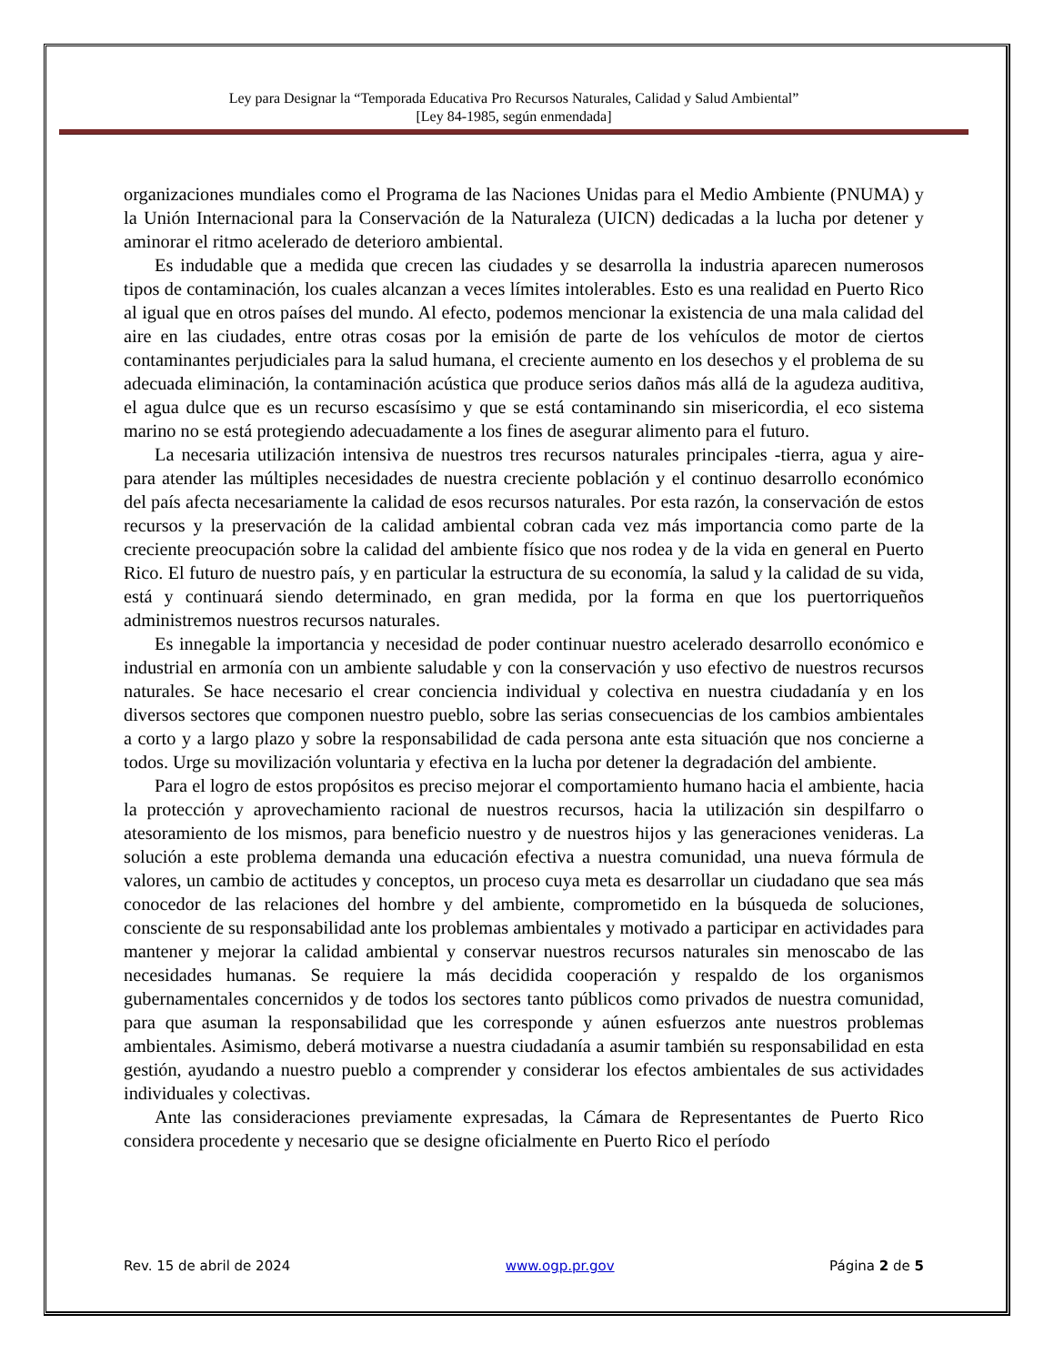Ley para Designar la “Temporada Educativa Pro Recursos Naturales, Calidad y Salud Ambiental”
[Ley 84-1985, según enmendada]
organizaciones mundiales como el Programa de las Naciones Unidas para el Medio Ambiente (PNUMA) y la Unión Internacional para la Conservación de la Naturaleza (UICN) dedicadas a la lucha por detener y aminorar el ritmo acelerado de deterioro ambiental.
Es indudable que a medida que crecen las ciudades y se desarrolla la industria aparecen numerosos tipos de contaminación, los cuales alcanzan a veces límites intolerables. Esto es una realidad en Puerto Rico al igual que en otros países del mundo. Al efecto, podemos mencionar la existencia de una mala calidad del aire en las ciudades, entre otras cosas por la emisión de parte de los vehículos de motor de ciertos contaminantes perjudiciales para la salud humana, el creciente aumento en los desechos y el problema de su adecuada eliminación, la contaminación acústica que produce serios daños más allá de la agudeza auditiva, el agua dulce que es un recurso escasísimo y que se está contaminando sin misericordia, el eco sistema marino no se está protegiendo adecuadamente a los fines de asegurar alimento para el futuro.
La necesaria utilización intensiva de nuestros tres recursos naturales principales -tierra, agua y aire- para atender las múltiples necesidades de nuestra creciente población y el continuo desarrollo económico del país afecta necesariamente la calidad de esos recursos naturales. Por esta razón, la conservación de estos recursos y la preservación de la calidad ambiental cobran cada vez más importancia como parte de la creciente preocupación sobre la calidad del ambiente físico que nos rodea y de la vida en general en Puerto Rico. El futuro de nuestro país, y en particular la estructura de su economía, la salud y la calidad de su vida, está y continuará siendo determinado, en gran medida, por la forma en que los puertorriqueños administremos nuestros recursos naturales.
Es innegable la importancia y necesidad de poder continuar nuestro acelerado desarrollo económico e industrial en armonía con un ambiente saludable y con la conservación y uso efectivo de nuestros recursos naturales. Se hace necesario el crear conciencia individual y colectiva en nuestra ciudadanía y en los diversos sectores que componen nuestro pueblo, sobre las serias consecuencias de los cambios ambientales a corto y a largo plazo y sobre la responsabilidad de cada persona ante esta situación que nos concierne a todos. Urge su movilización voluntaria y efectiva en la lucha por detener la degradación del ambiente.
Para el logro de estos propósitos es preciso mejorar el comportamiento humano hacia el ambiente, hacia la protección y aprovechamiento racional de nuestros recursos, hacia la utilización sin despilfarro o atesoramiento de los mismos, para beneficio nuestro y de nuestros hijos y las generaciones venideras. La solución a este problema demanda una educación efectiva a nuestra comunidad, una nueva fórmula de valores, un cambio de actitudes y conceptos, un proceso cuya meta es desarrollar un ciudadano que sea más conocedor de las relaciones del hombre y del ambiente, comprometido en la búsqueda de soluciones, consciente de su responsabilidad ante los problemas ambientales y motivado a participar en actividades para mantener y mejorar la calidad ambiental y conservar nuestros recursos naturales sin menoscabo de las necesidades humanas. Se requiere la más decidida cooperación y respaldo de los organismos gubernamentales concernidos y de todos los sectores tanto públicos como privados de nuestra comunidad, para que asuman la responsabilidad que les corresponde y aúnen esfuerzos ante nuestros problemas ambientales. Asimismo, deberá motivarse a nuestra ciudadanía a asumir también su responsabilidad en esta gestión, ayudando a nuestro pueblo a comprender y considerar los efectos ambientales de sus actividades individuales y colectivas.
Ante las consideraciones previamente expresadas, la Cámara de Representantes de Puerto Rico considera procedente y necesario que se designe oficialmente en Puerto Rico el período
Rev. 15 de abril de 2024 www.ogp.pr.gov Página 2 de 5